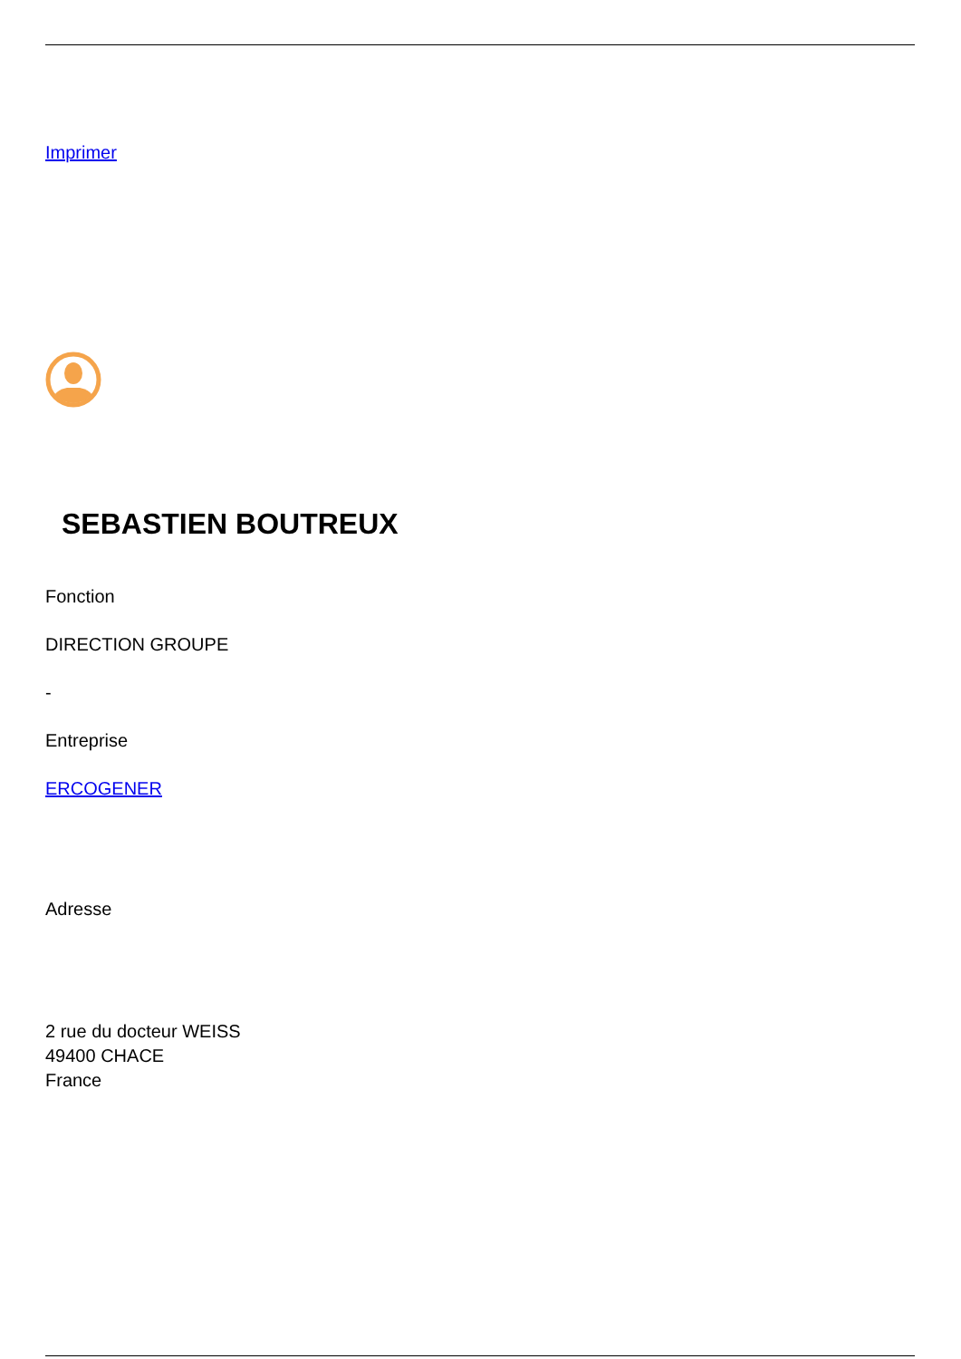Imprimer
SEBASTIEN BOUTREUX
Fonction
DIRECTION GROUPE
-
Entreprise
ERCOGENER
Adresse
2 rue du docteur WEISS
49400 CHACE
France